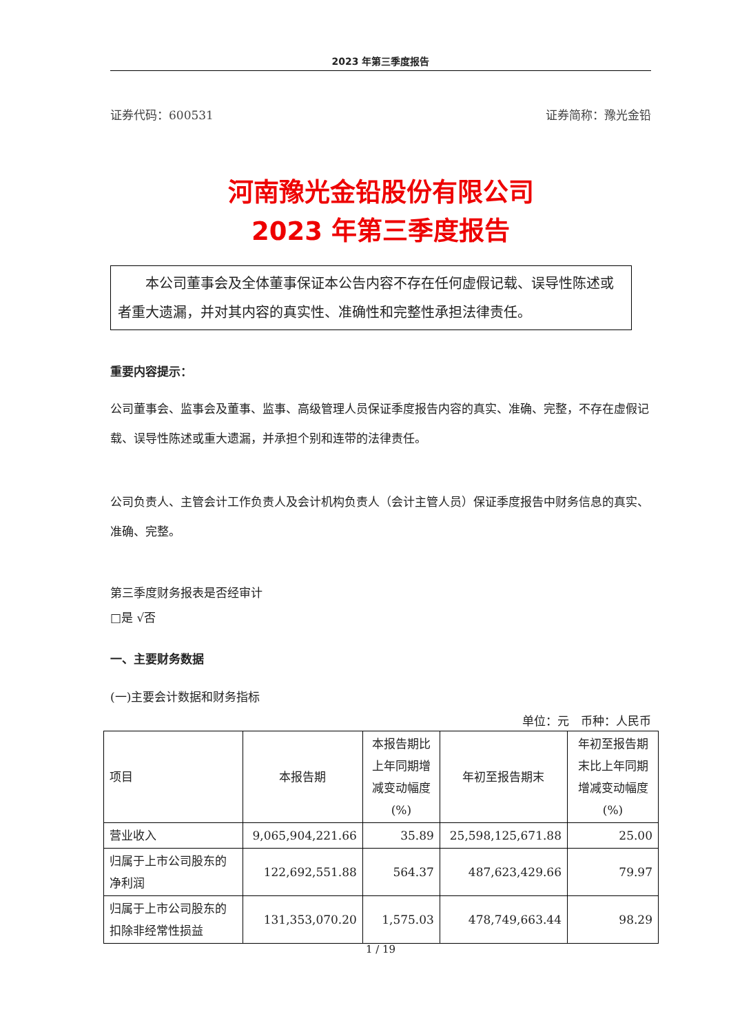2023 年第三季度报告
证券代码：600531 证券简称：豫光金铅
河南豫光金铅股份有限公司
2023 年第三季度报告
本公司董事会及全体董事保证本公告内容不存在任何虚假记载、误导性陈述或者重大遗漏，并对其内容的真实性、准确性和完整性承担法律责任。
重要内容提示：
公司董事会、监事会及董事、监事、高级管理人员保证季度报告内容的真实、准确、完整，不存在虚假记载、误导性陈述或重大遗漏，并承担个别和连带的法律责任。
公司负责人、主管会计工作负责人及会计机构负责人（会计主管人员）保证季度报告中财务信息的真实、准确、完整。
第三季度财务报表是否经审计
□是 √否
一、主要财务数据
(一)主要会计数据和财务指标
单位：元　币种：人民币
| 项目 | 本报告期 | 本报告期比上年同期增减变动幅度(%) | 年初至报告期末 | 年初至报告期末比上年同期增减变动幅度(%) |
| --- | --- | --- | --- | --- |
| 营业收入 | 9,065,904,221.66 | 35.89 | 25,598,125,671.88 | 25.00 |
| 归属于上市公司股东的净利润 | 122,692,551.88 | 564.37 | 487,623,429.66 | 79.97 |
| 归属于上市公司股东的扣除非经常性损益 | 131,353,070.20 | 1,575.03 | 478,749,663.44 | 98.29 |
1 / 19